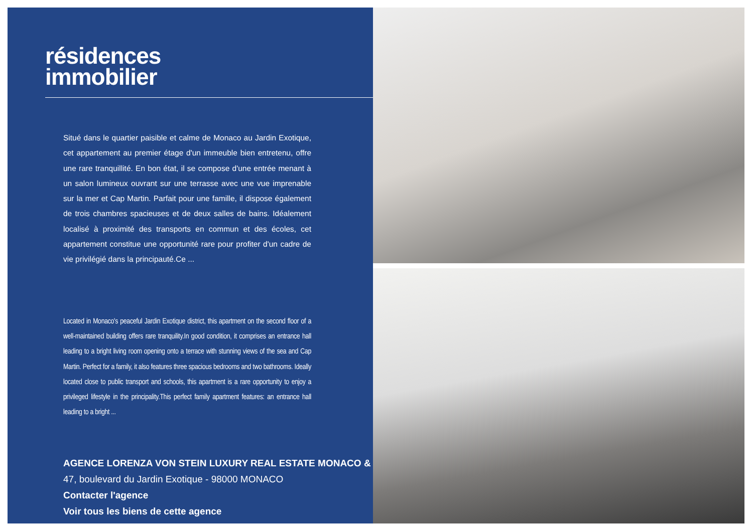résidences
immobilier
Situé dans le quartier paisible et calme de Monaco au Jardin Exotique, cet appartement au premier étage d'un immeuble bien entretenu, offre une rare tranquillité. En bon état, il se compose d'une entrée menant à un salon lumineux ouvrant sur une terrasse avec une vue imprenable sur la mer et Cap Martin. Parfait pour une famille, il dispose également de trois chambres spacieuses et de deux salles de bains. Idéalement localisé à proximité des transports en commun et des écoles, cet appartement constitue une opportunité rare pour profiter d'un cadre de vie privilégié dans la principauté.Ce ...
Located in Monaco's peaceful Jardin Exotique district, this apartment on the second floor of a well-maintained building offers rare tranquility.In good condition, it comprises an entrance hall leading to a bright living room opening onto a terrace with stunning views of the sea and Cap Martin. Perfect for a family, it also features three spacious bedrooms and two bathrooms. Ideally located close to public transport and schools, this apartment is a rare opportunity to enjoy a privileged lifestyle in the principality.This perfect family apartment features: an entrance hall leading to a bright ...
AGENCE LORENZA VON STEIN LUXURY REAL ESTATE MONACO &
47, boulevard du Jardin Exotique - 98000 MONACO
Contacter l'agence
Voir tous les biens de cette agence